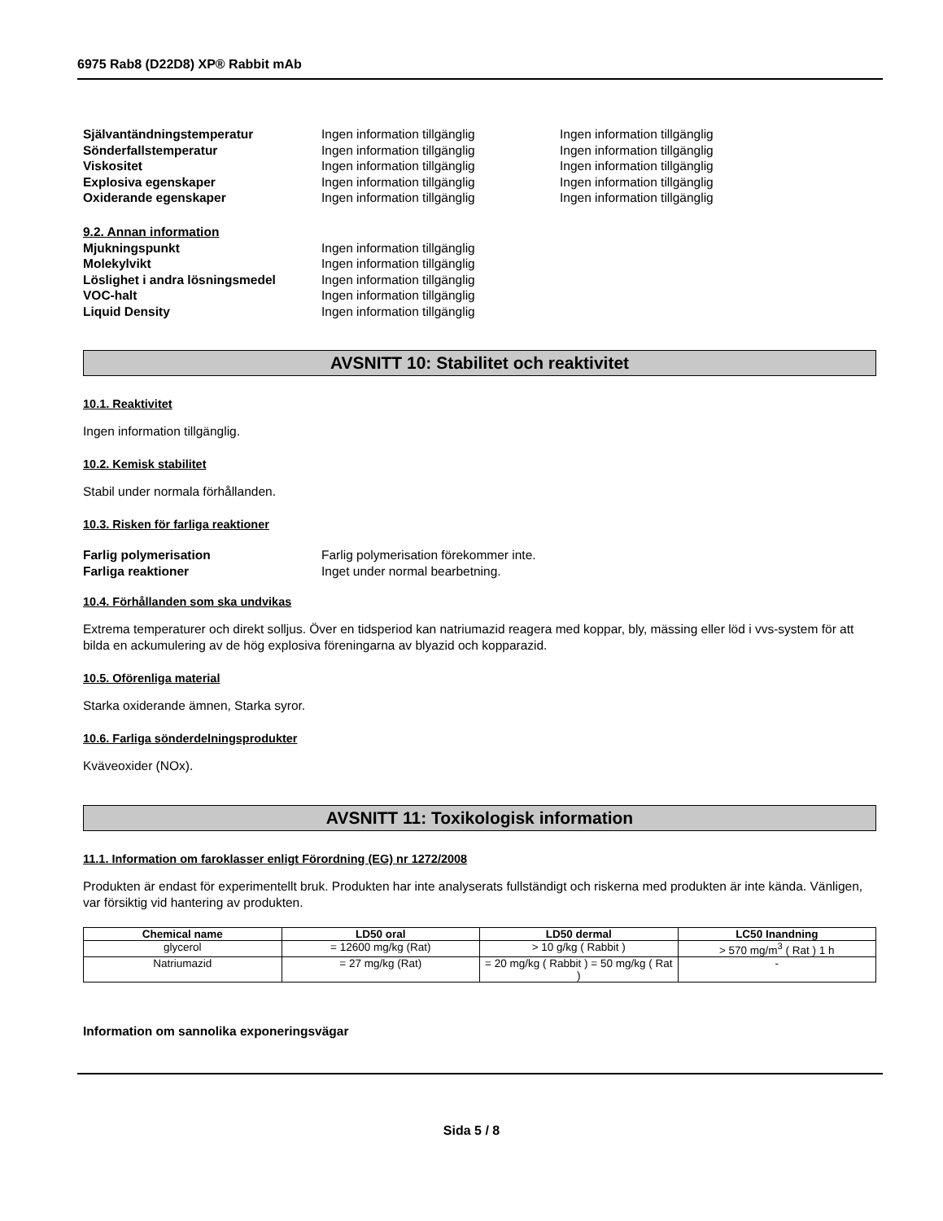6975 Rab8 (D22D8) XP® Rabbit mAb
Självantändningstemperatur Ingen information tillgänglig Ingen information tillgänglig
Sönderfallstemperatur Ingen information tillgänglig Ingen information tillgänglig
Viskositet Ingen information tillgänglig Ingen information tillgänglig
Explosiva egenskaper Ingen information tillgänglig Ingen information tillgänglig
Oxiderande egenskaper Ingen information tillgänglig Ingen information tillgänglig
9.2. Annan information
Mjukningspunkt Ingen information tillgänglig
Molekylvikt Ingen information tillgänglig
Löslighet i andra lösningsmedel Ingen information tillgänglig
VOC-halt Ingen information tillgänglig
Liquid Density Ingen information tillgänglig
AVSNITT 10: Stabilitet och reaktivitet
10.1. Reaktivitet
Ingen information tillgänglig.
10.2. Kemisk stabilitet
Stabil under normala förhållanden.
10.3. Risken för farliga reaktioner
Farlig polymerisation Farlig polymerisation förekommer inte.
Farliga reaktioner Inget under normal bearbetning.
10.4. Förhållanden som ska undvikas
Extrema temperaturer och direkt solljus. Över en tidsperiod kan natriumazid reagera med koppar, bly, mässing eller löd i vvs-system för att bilda en ackumulering av de hög explosiva föreningarna av blyazid och kopparazid.
10.5. Oförenliga material
Starka oxiderande ämnen, Starka syror.
10.6. Farliga sönderdelningsprodukter
Kväveoxider (NOx).
AVSNITT 11: Toxikologisk information
11.1. Information om faroklasser enligt Förordning (EG) nr 1272/2008
Produkten är endast för experimentellt bruk. Produkten har inte analyserats fullständigt och riskerna med produkten är inte kända. Vänligen, var försiktig vid hantering av produkten.
| Chemical name | LD50 oral | LD50 dermal | LC50 Inandning |
| --- | --- | --- | --- |
| glycerol | = 12600 mg/kg (Rat) | > 10 g/kg ( Rabbit ) | > 570 mg/m<sup>3</sup> ( Rat ) 1 h |
| Natriumazid | = 27 mg/kg (Rat) | = 20 mg/kg ( Rabbit ) = 50 mg/kg ( Rat ) | - |
Information om sannolika exponeringsvägar
Sida 5 / 8